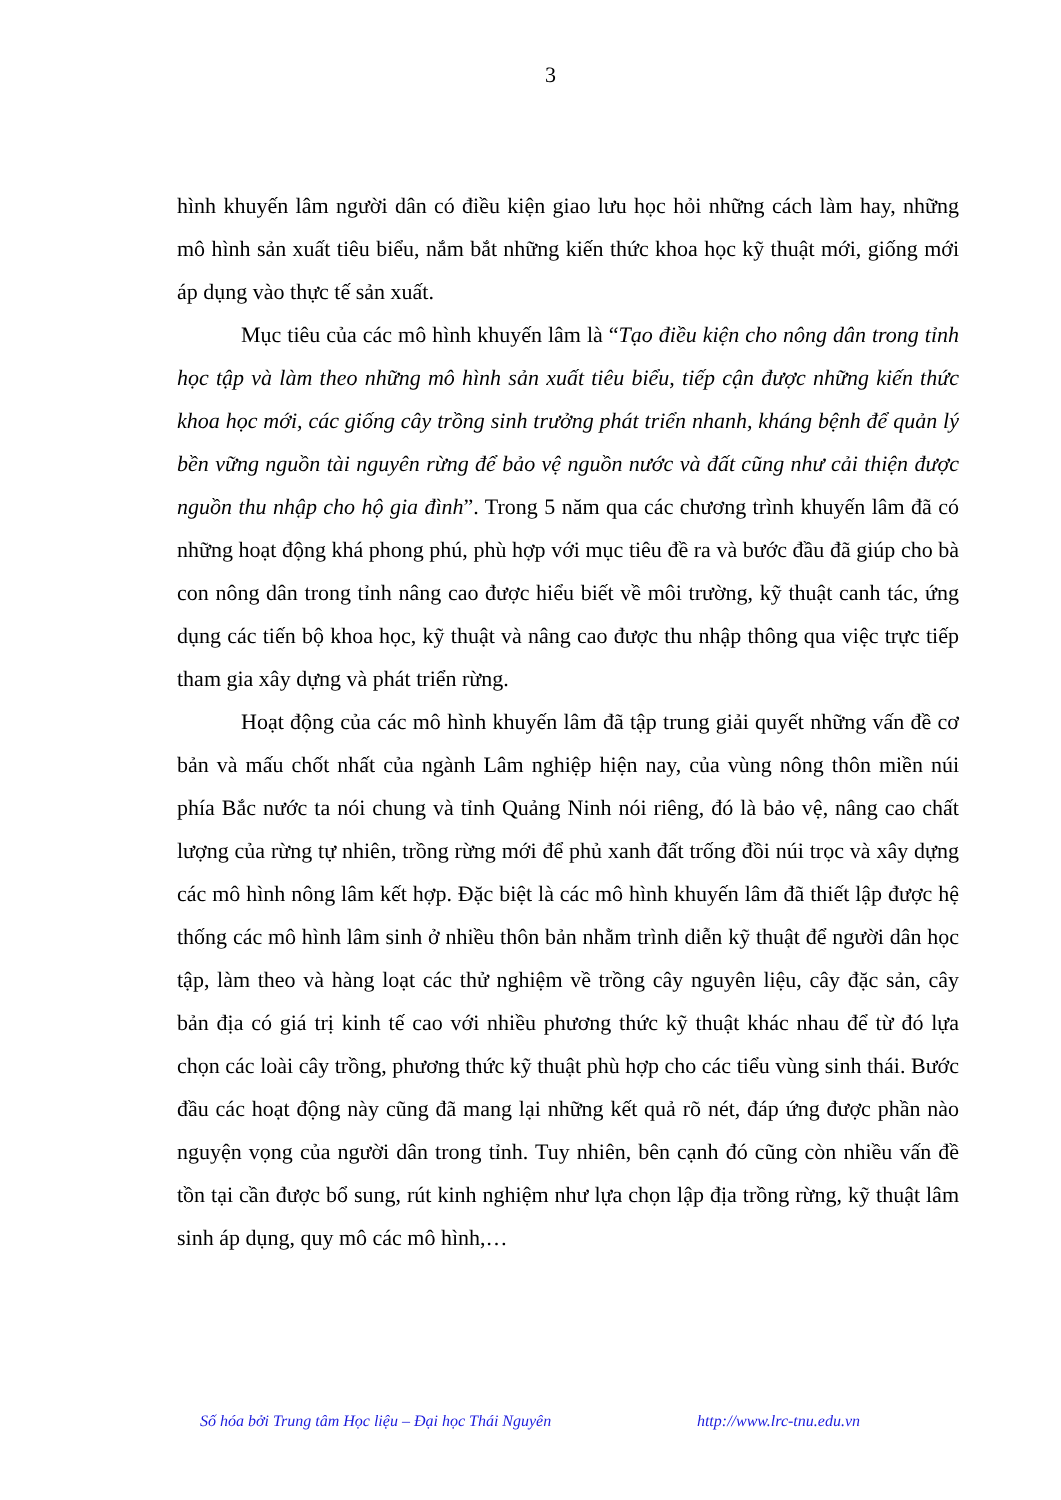3
hình khuyến lâm người dân có điều kiện giao lưu học hỏi những cách làm hay, những mô hình sản xuất tiêu biểu, nắm bắt những kiến thức khoa học kỹ thuật mới, giống mới áp dụng vào thực tế sản xuất.
Mục tiêu của các mô hình khuyến lâm là “Tạo điều kiện cho nông dân trong tỉnh học tập và làm theo những mô hình sản xuất tiêu biểu, tiếp cận được những kiến thức khoa học mới, các giống cây trồng sinh trưởng phát triển nhanh, kháng bệnh để quản lý bền vững nguồn tài nguyên rừng để bảo vệ nguồn nước và đất cũng như cải thiện được nguồn thu nhập cho hộ gia đình”. Trong 5 năm qua các chương trình khuyến lâm đã có những hoạt động khá phong phú, phù hợp với mục tiêu đề ra và bước đầu đã giúp cho bà con nông dân trong tỉnh nâng cao được hiểu biết về môi trường, kỹ thuật canh tác, ứng dụng các tiến bộ khoa học, kỹ thuật và nâng cao được thu nhập thông qua việc trực tiếp tham gia xây dựng và phát triển rừng.
Hoạt động của các mô hình khuyến lâm đã tập trung giải quyết những vấn đề cơ bản và mấu chốt nhất của ngành Lâm nghiệp hiện nay, của vùng nông thôn miền núi phía Bắc nước ta nói chung và tỉnh Quảng Ninh nói riêng, đó là bảo vệ, nâng cao chất lượng của rừng tự nhiên, trồng rừng mới để phủ xanh đất trống đồi núi trọc và xây dựng các mô hình nông lâm kết hợp. Đặc biệt là các mô hình khuyến lâm đã thiết lập được hệ thống các mô hình lâm sinh ở nhiều thôn bản nhằm trình diễn kỹ thuật để người dân học tập, làm theo và hàng loạt các thử nghiệm về trồng cây nguyên liệu, cây đặc sản, cây bản địa có giá trị kinh tế cao với nhiều phương thức kỹ thuật khác nhau để từ đó lựa chọn các loài cây trồng, phương thức kỹ thuật phù hợp cho các tiểu vùng sinh thái. Bước đầu các hoạt động này cũng đã mang lại những kết quả rõ nét, đáp ứng được phần nào nguyện vọng của người dân trong tỉnh. Tuy nhiên, bên cạnh đó cũng còn nhiều vấn đề tồn tại cần được bổ sung, rút kinh nghiệm như lựa chọn lập địa trồng rừng, kỹ thuật lâm sinh áp dụng, quy mô các mô hình,…
Số hóa bởi Trung tâm Học liệu – Đại học Thái Nguyên http://www.lrc-tnu.edu.vn